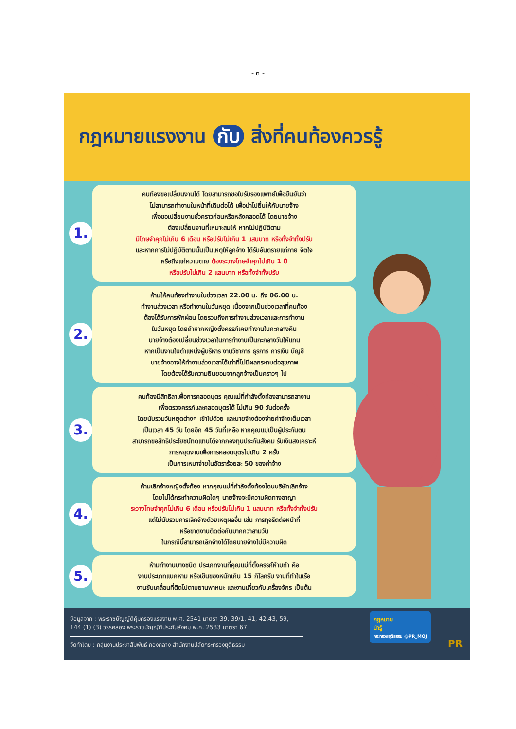- ๓ -
กฎหมายแรงงาน กับ สิ่งที่คนท้องควรรู้
1.
คนท้องขอเปลี่ยนงานได้ โดยสามารถขอใบรับรองแพทย์เพื่อยืนยันว่า
ไม่สามารถทำงานในหน้าที่เดิมต่อได้ เพื่อนำไปยื่นให้กับนายจ้าง
เพื่อขอเปลี่ยนงานชั่วคราวก่อนหรือหลังคลอดได้ โดยนายจ้าง
ต้องเปลี่ยนงานที่เหมาะสมให้ หากไม่ปฏิบัติตาม
มีโทษจำคุกไม่เกิน 6 เดือน หรือปรับไม่เกิน 1 แสนบาท หรือทั้งจำทั้งปรับ
และหากการไม่ปฏิบัติตามนั้นเป็นเหตุให้ลูกจ้าง ได้รับอันตรายแก่กาย จิตใจ
หรือถึงแก่ความตาย ต้องระวางโทษจำคุกไม่เกิน 1 ปี
หรือปรับไม่เกิน 2 แสนบาท หรือทั้งจำทั้งปรับ
2.
ห้ามให้คนท้องทำงานในช่วงเวลา 22.00 น. ถึง 06.00 น.
ทำงานล่วงเวลา หรือทำงานในวันหยุด เนื่องจากเป็นช่วงเวลาที่คนท้อง
ต้องได้รับการพักผ่อน โดยรวมถึงการทำงานล่วงเวลาและการทำงาน
ในวันหยุด โดยถ้าหากหญิงตั้งครรภ์เคยทำงานในกะกลางคืน
นายจ้างต้องเปลี่ยนช่วงเวลาในการทำงานเป็นกะกลางวันให้แทน
หากเป็นงานในตำแหน่งผู้บริหาร งานวิชาการ ธุรการ การเงิน บัญชี
นายจ้างอาจให้ทำงานล่วงเวลาได้เท่าที่ไม่มีผลกระทบต่อสุขภาพ
โดยต้องได้รับความยินยอมจากลูกจ้างเป็นคราวๆ ไป
3.
คนท้องมีสิทธิลาเพื่อการคลอดบุตร คุณแม่ที่กำลังตั้งท้องสามารถลางาน
เพื่อตรวจครรภ์และคลอดบุตรได้ ไม่เกิน 90 วันต่อครั้ง
โดยนับรวมวันหยุดต่างๆ เข้าไปด้วย และนายจ้างต้องจ่ายค่าจ้างเต็มเวลา
เป็นเวลา 45 วัน โดยอีก 45 วันที่เหลือ หากคุณแม่เป็นผู้ประกันตน
สามารถขอสิทธิประโยชน์ทดแทนได้จากกองทุนประกันสังคม รับเงินสงเคราะห์
การหยุดงานเพื่อการคลอดบุตรไม่เกิน 2 ครั้ง
เป็นการเหมาจ่ายในอัตราร้อยละ 50 ของค่าจ้าง
4.
ห้ามเลิกจ้างหญิงตั้งท้อง หากคุณแม่ที่กำลังตั้งท้องโดนบริษัทเลิกจ้าง
โดยไม่ได้กระทำความผิดใดๆ นายจ้างจะมีความผิดทางอาญา
ระวางโทษจำคุกไม่เกิน 6 เดือน หรือปรับไม่เกิน 1 แสนบาท หรือทั้งจำทั้งปรับ
แต่ไม่นับรวมการเลิกจ้างด้วยเหตุผลอื่น เช่น การทุจริตต่อหน้าที่
หรือขาดงานติดต่อกันมากกว่าสามวัน
ในกรณีนี้สามารถเลิกจ้างได้โดยนายจ้างไม่มีความผิด
5.
ห้ามทำงานบางชนิด ประเภทงานที่คุณแม่ที่ตั้งครรภ์ห้ามทำ คือ
งานประเภทแบกหาม หรือเข็นของหนักเกิน 15 กิโลกรัม งานที่ทำในเรือ
งานขับเคลื่อนที่ติดไปตามยานพาหนะ และงานเกี่ยวกับเครื่องจักร เป็นต้น
ข้อมูลจาก : พระราชบัญญัติคุ้มครองแรงงาน พ.ศ. 2541 มาตรา 39, 39/1, 41, 42,43, 59,
144 (1) (3) วรรคสอง พระราชบัญญัติประกันสังคม พ.ศ. 2533 มาตรา 67
จัดทำโดย : กลุ่มงานประชาสัมพันธ์ กองกลาง สำนักงานปลัดกระทรวงยุติธรรม
กฎหมาย
น่ารู้
กระทรวงยุติธรรม @PR_MOJ
PR